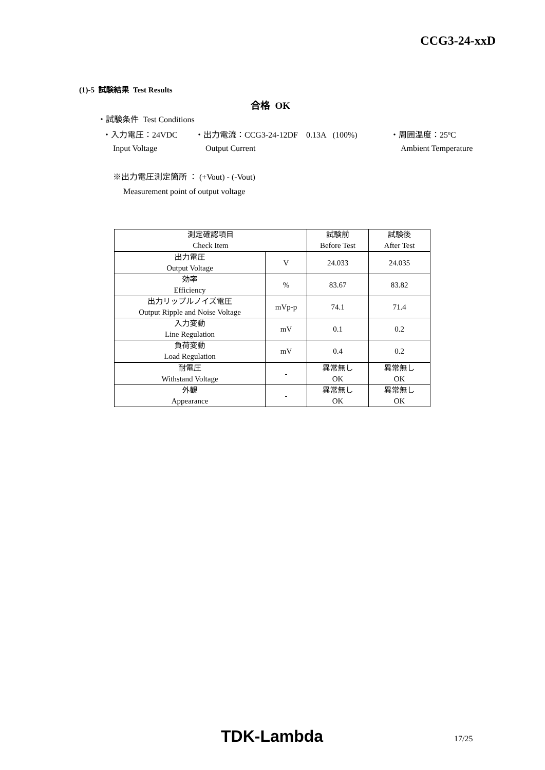CCG3-24-xxD
(1)-5 試験結果 Test Results
合格 OK
・試験条件 Test Conditions
・入力電圧：24VDC
Input Voltage
・出力電流：CCG3-24-12DF 0.13A (100%)
Output Current
・周囲温度：25ºC
Ambient Temperature
※出力電圧測定箇所 ： (+Vout) - (-Vout)
Measurement point of output voltage
| 測定確認項目 Check Item | | 試験前 Before Test | 試験後 After Test |
| 出力電圧 Output Voltage | V | 24.033 | 24.035 |
| 効率 Efficiency | % | 83.67 | 83.82 |
| 出力リップルノイズ電圧 Output Ripple and Noise Voltage | mVp-p | 74.1 | 71.4 |
| 入力変動 Line Regulation | mV | 0.1 | 0.2 |
| 負荷変動 Load Regulation | mV | 0.4 | 0.2 |
| 耐電圧 Withstand Voltage | - | 異常無し OK | 異常無し OK |
| 外観 Appearance | - | 異常無し OK | 異常無し OK |
TDK-Lambda 17/25